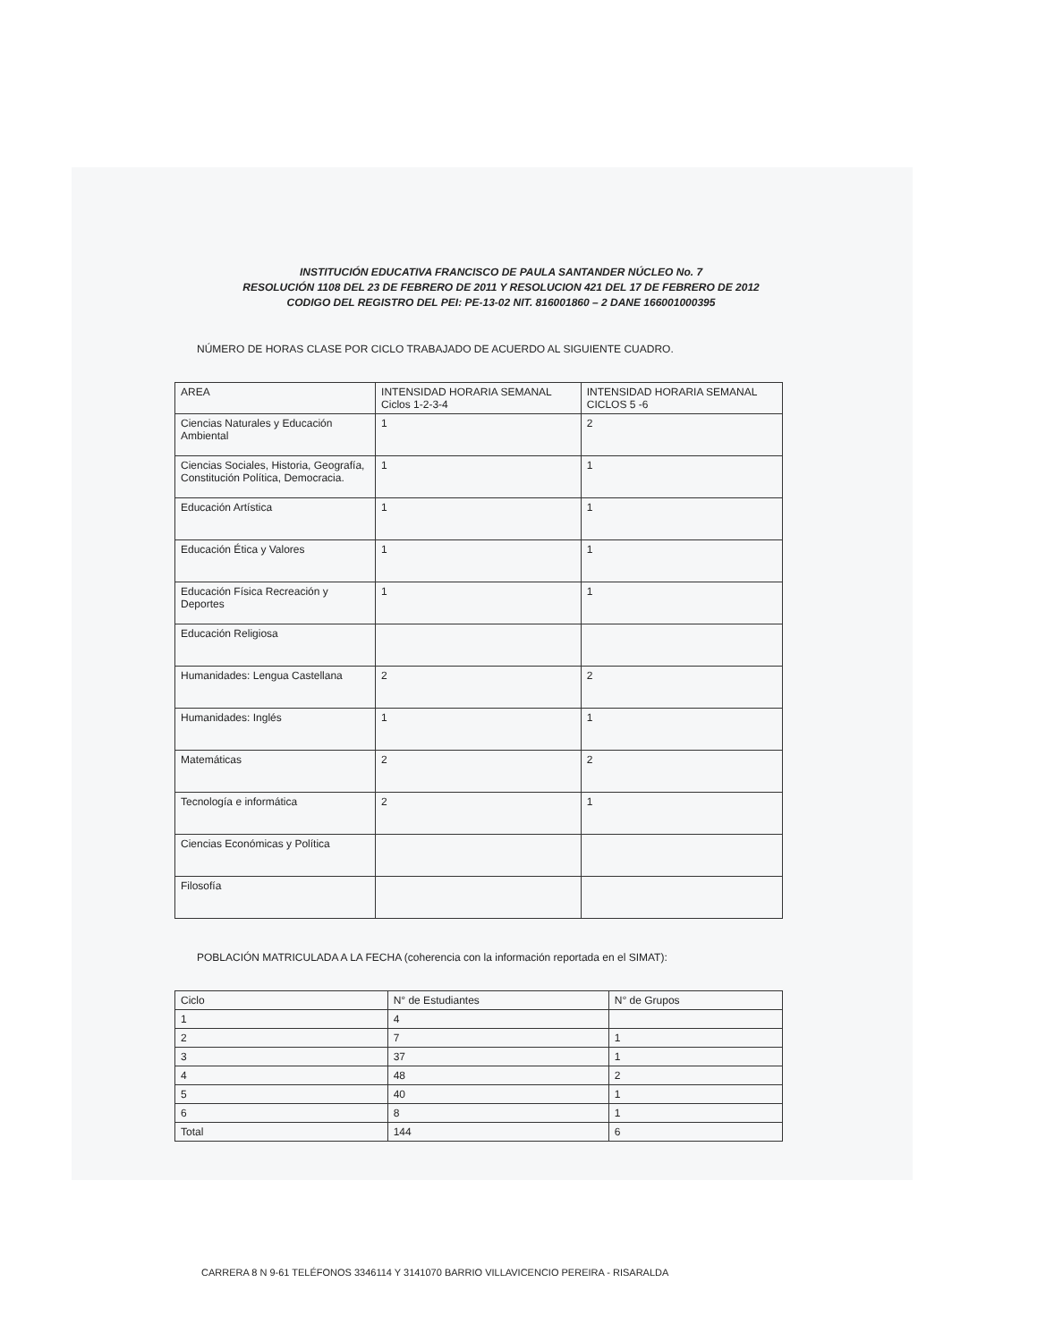INSTITUCIÓN EDUCATIVA FRANCISCO DE PAULA SANTANDER NÚCLEO No. 7
RESOLUCIÓN 1108 DEL 23 DE FEBRERO DE 2011 Y RESOLUCION 421 DEL 17 DE FEBRERO DE 2012
CODIGO DEL REGISTRO DEL PEI: PE-13-02 NIT. 816001860 – 2 DANE 166001000395
NÚMERO DE HORAS CLASE POR CICLO TRABAJADO DE ACUERDO AL SIGUIENTE CUADRO.
| AREA | INTENSIDAD HORARIA SEMANAL Ciclos 1-2-3-4 | INTENSIDAD HORARIA SEMANAL CICLOS 5 -6 |
| --- | --- | --- |
| Ciencias Naturales y Educación Ambiental | 1 | 2 |
| Ciencias Sociales, Historia, Geografía, Constitución Política, Democracia. | 1 | 1 |
| Educación Artística | 1 | 1 |
| Educación Ética y Valores | 1 | 1 |
| Educación Física Recreación y Deportes | 1 | 1 |
| Educación Religiosa | | |
| Humanidades: Lengua Castellana | 2 | 2 |
| Humanidades: Inglés | 1 | 1 |
| Matemáticas | 2 | 2 |
| Tecnología e informática | 2 | 1 |
| Ciencias Económicas y Política | | |
| Filosofía | | |
POBLACIÓN MATRICULADA A LA FECHA (coherencia con la información reportada en el SIMAT):
| Ciclo | N° de Estudiantes | N° de Grupos |
| --- | --- | --- |
| 1 | 4 | |
| 2 | 7 | 1 |
| 3 | 37 | 1 |
| 4 | 48 | 2 |
| 5 | 40 | 1 |
| 6 | 8 | 1 |
| Total | 144 | 6 |
CARRERA 8 N 9-61 TELÉFONOS 3346114 Y 3141070 BARRIO VILLAVICENCIO PEREIRA - RISARALDA